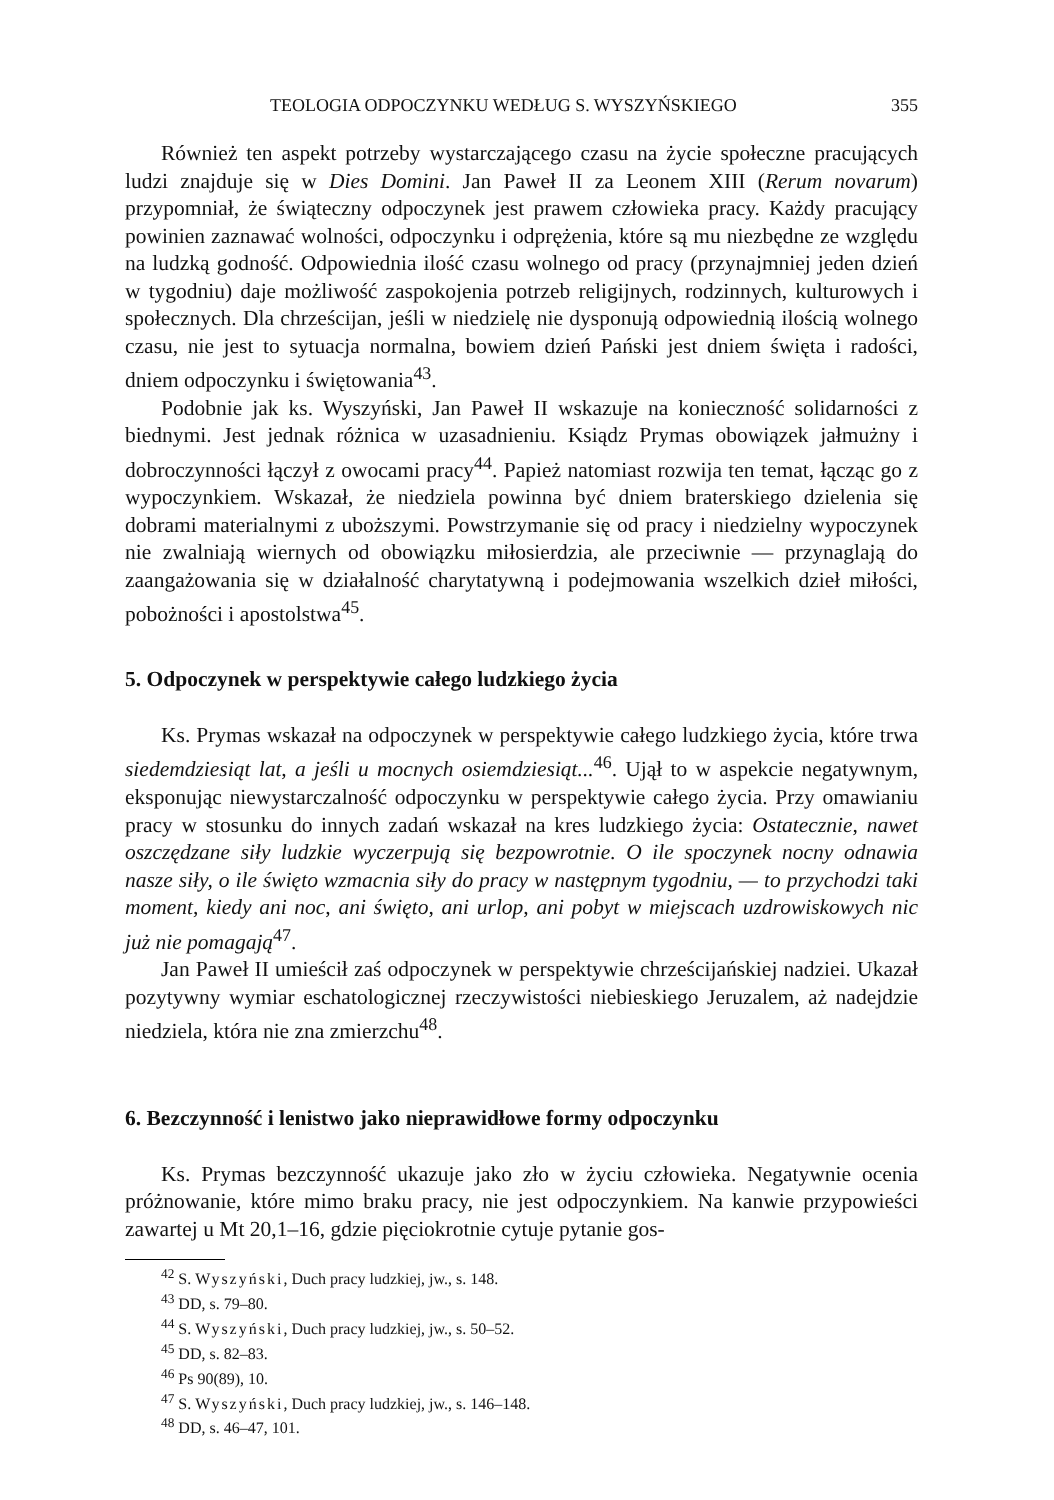TEOLOGIA ODPOCZYNKU WEDŁUG S. WYSZYŃSKIEGO 355
Również ten aspekt potrzeby wystarczającego czasu na życie społeczne pracujących ludzi znajduje się w Dies Domini. Jan Paweł II za Leonem XIII (Rerum novarum) przypomniał, że świąteczny odpoczynek jest prawem człowieka pracy. Każdy pracujący powinien zaznawać wolności, odpoczynku i odprężenia, które są mu niezbędne ze względu na ludzką godność. Odpowiednia ilość czasu wolnego od pracy (przynajmniej jeden dzień w tygodniu) daje możliwość zaspokojenia potrzeb religijnych, rodzinnych, kulturowych i społecznych. Dla chrześcijan, jeśli w niedzielę nie dysponują odpowiednią ilością wolnego czasu, nie jest to sytuacja normalna, bowiem dzień Pański jest dniem święta i radości, dniem odpoczynku i świętowania<sup>43</sup>.
Podobnie jak ks. Wyszyński, Jan Paweł II wskazuje na konieczność solidarności z biednymi. Jest jednak różnica w uzasadnieniu. Ksiądz Prymas obowiązek jałmużny i dobroczynności łączył z owocami pracy<sup>44</sup>. Papież natomiast rozwija ten temat, łącząc go z wypoczynkiem. Wskazał, że niedziela powinna być dniem braterskiego dzielenia się dobrami materialnymi z uboższymi. Powstrzymanie się od pracy i niedzielny wypoczynek nie zwalniają wiernych od obowiązku miłosierdzia, ale przeciwnie — przynaglają do zaangażowania się w działalność charytatywną i podejmowania wszelkich dzieł miłości, pobożności i apostolstwa<sup>45</sup>.
5. Odpoczynek w perspektywie całego ludzkiego życia
Ks. Prymas wskazał na odpoczynek w perspektywie całego ludzkiego życia, które trwa siedemdziesiąt lat, a jeśli u mocnych osiemdziesiąt...<sup>46</sup>. Ujął to w aspekcie negatywnym, eksponując niewystarczalność odpoczynku w perspektywie całego życia. Przy omawianiu pracy w stosunku do innych zadań wskazał na kres ludzkiego życia: Ostatecznie, nawet oszczędzane siły ludzkie wyczerpują się bezpowrotnie. O ile spoczynek nocny odnawia nasze siły, o ile święto wzmacnia siły do pracy w następnym tygodniu, — to przychodzi taki moment, kiedy ani noc, ani święto, ani urlop, ani pobyt w miejscach uzdrowiskowych nic już nie pomagają<sup>47</sup>.
Jan Paweł II umieścił zaś odpoczynek w perspektywie chrześcijańskiej nadziei. Ukazał pozytywny wymiar eschatologicznej rzeczywistości niebieskiego Jeruzalem, aż nadejdzie niedziela, która nie zna zmierzchu<sup>48</sup>.
6. Bezczynność i lenistwo jako nieprawidłowe formy odpoczynku
Ks. Prymas bezczynność ukazuje jako zło w życiu człowieka. Negatywnie ocenia próżnowanie, które mimo braku pracy, nie jest odpoczynkiem. Na kanwie przypowieści zawartej u Mt 20,1–16, gdzie pięciokrotnie cytuje pytanie gos-
<sup>42</sup> S. Wyszyński, Duch pracy ludzkiej, jw., s. 148.
<sup>43</sup> DD, s. 79–80.
<sup>44</sup> S. Wyszyński, Duch pracy ludzkiej, jw., s. 50–52.
<sup>45</sup> DD, s. 82–83.
<sup>46</sup> Ps 90(89), 10.
<sup>47</sup> S. Wyszyński, Duch pracy ludzkiej, jw., s. 146–148.
<sup>48</sup> DD, s. 46–47, 101.